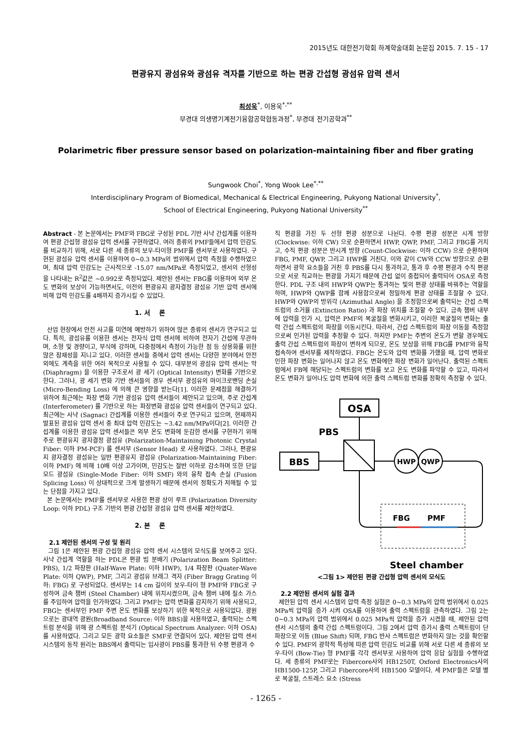2015년도 대한전기학회 하계학술대회 논문집 2015. 7. 15 - 17
편광유지 광섬유와 광섬유 격자를 기반으로 하는 편광 간섭형 광섬유 압력 센서
최성욱<sup>*</sup>, 이용욱<sup>*,**</sup>
부경대 의생명기계전기융합공학협동과정<sup>*</sup>, 부경대 전기공학과<sup>**</sup>
Polarimetric fiber pressure sensor based on polarization-maintaining fiber and fiber grating
Sungwook Choi<sup>*</sup>, Yong Wook Lee<sup>*,**</sup>
Interdisciplinary Program of Biomedical, Mechanical & Electrical Engineering, Pukyong National University<sup>*</sup>,
School of Electrical Engineering, Pukyong National University<sup>**</sup>
Abstract - 본 논문에서는 PMF와 FBG로 구성된 PDL 기반 사냑 간섭계를 이용하여 편광 간섭형 광섬유 압력 센서를 구현하였다. 여러 종류의 PMF들에서 압력 민감도를 비교하기 위해, 서로 다른 세 종류의 보우-타이형 PMF를 센서부로 사용하였다. 구현된 광섬유 압력 센서를 이용하여 0~0.3 MPa의 범위에서 압력 측정을 수행하였으며, 최대 압력 민감도는 근사적으로 -15.07 nm/MPa로 측정되었고, 센서의 선형성을 나타내는 R<sup>2</sup>값은 ~0.992로 측정되었다. 제안된 센서는 FBG를 이용하여 외부 온도 변화의 보상이 가능하면서도, 이전의 편광유지 광자결정 광섬유 기반 압력 센서에 비해 압력 민감도를 4배까지 증가시킬 수 있었다.
1. 서 론
산업 현장에서 안전 사고를 미연에 예방하기 위하여 많은 종류의 센서가 연구되고 있다. 특히, 광섬유를 이용한 센서는 전자식 압력 센서에 비하여 전자기 간섭에 무관하며, 소형 및 경량이고, 부식에 강하며, 다중점에서 측정이 가능한 점 등 상용화를 위한 많은 잠재성을 지니고 있다. 이러한 센서들 중에서 압력 센서는 다양한 분야에서 안전 외에도 계측을 위한 여러 목적으로 사용될 수 있다. 대부분의 광섬유 압력 센서는 막 (Diaphragm) 을 이용한 구조로서 광 세기 (Optical Intensity) 변화를 기반으로 한다. 그러나, 광 세기 변화 기반 센서들의 경우 센서부 광섬유의 마이크로밴딩 손실 (Micro-Bending Loss) 에 의해 큰 영향을 받는다[1]. 이러한 문제점을 해결하기 위하여 최근에는 파장 변화 기반 광섬유 압력 센서들이 제안되고 있으며, 주로 간섭계 (Interferometer) 를 기반으로 하는 파장변화 광섬유 압력 센서들이 연구되고 있다. 최근에는 사냑 (Sagnac) 간섭계를 이용한 센서들이 주로 연구되고 있으며, 현재까지 발표된 광섬유 압력 센서 중 최대 압력 민감도는 ~3.42 nm/MPa이다[2]. 이러한 간섭계를 이용한 광섬유 압력 센서들은 외부 온도 변화에 둔감한 센서를 구현하기 위해 주로 편광유지 광자결정 광섬유 (Polarization-Maintaining Photonic Crystal Fiber: 이하 PM-PCF) 를 센서부 (Sensor Head) 로 사용하였다. 그러나, 편광유지 광자결정 광섬유는 일반 편광유지 광섬유 (Polarization-Maintaining Fiber: 이하 PMF) 에 비해 10배 이상 고가이며, 민감도는 절반 이하로 감소하며 또한 단일모드 광섬유 (Single-Mode Fiber: 이하 SMF) 와의 융착 접속 손실 (Fusion Splicing Loss) 이 상대적으로 크게 발생하기 때문에 센서의 정확도가 저해될 수 있는 단점을 가지고 있다.
본 논문에서는 PMF를 센서부로 사용한 편광 상이 루프 (Polarization Diversity Loop: 이하 PDL) 구조 기반의 편광 간섭형 광섬유 압력 센서를 제안하였다.
2. 본 론
2.1 제안된 센서의 구성 및 원리
그림 1은 제안된 편광 간섭형 광섬유 압력 센서 시스템의 모식도를 보여주고 있다. 사냑 간섭계 역할을 하는 PDL은 편광 빔 분배기 (Polarization Beam Splitter: PBS), 1/2 파장판 (Half-Wave Plate: 이하 HWP), 1/4 파장판 (Quater-Wave Plate: 이하 QWP), PMF, 그리고 광섬유 브래그 격자 (Fiber Bragg Grating 이하: FBG) 로 구성되었다. 센서부는 14 cm 길이의 보우-타이 형 PMF와 FBG로 구성하여 금속 챔버 (Steel Chamber) 내에 위치시켰으며, 금속 챔버 내에 질소 가스를 주입하여 압력을 인가하였다. 그리고 PMF는 압력 변화를 감지하기 위해 사용되고, FBG는 센서부인 PMF 주변 온도 변화를 보상하기 위한 목적으로 사용되었다. 광원으로는 광대역 광원(Broadband Source: 이하 BBS)을 사용하였고, 출력되는 스펙트럼 분석을 위해 광 스펙트럼 분석기 (Optical Spectrum Analyzer: 이하 OSA) 를 사용하였다. 그리고 모든 광학 요소들은 SMF로 연결되어 있다. 제안된 압력 센서 시스템의 동작 원리는 BBS에서 출력되는 입사광이 PBS를 통과한 뒤 수평 편광과 수
직 편광을 가진 두 선형 편광 성분으로 나뉜다. 수평 편광 성분은 시계 방향 (Clockwise: 이하 CW) 으로 순환하면서 HWP, QWP, PMF, 그리고 FBG를 거치고, 수직 편광 성분은 반시계 방향 (Count-Clockwise: 이하 CCW) 으로 순환하며 FBG, PMF, QWP, 그리고 HWP를 거친다. 이와 같이 CW와 CCW 방향으로 순환하면서 광학 요소들을 거친 후 PBS를 다시 통과하고, 통과 후 수평 편광과 수직 편광으로 서로 직교하는 편광을 가지기 때문에 간섭 없이 중첩되어 출력되어 OSA로 측정한다. PDL 구조 내의 HWP와 QWP는 통과하는 빛의 편광 상태를 바꿔주는 역할을 하며, HWP와 QWP를 함께 사용함으로써 정밀하게 편광 상태를 조절할 수 있다. HWP와 QWP의 방위각 (Azimuthal Angle) 을 조정함으로써 출력되는 간섭 스펙트럼의 소거율 (Extinction Ratio) 과 파장 위치를 조절할 수 있다. 금속 챔버 내부에 압력을 인가 시, 압력은 PMF의 복굴절을 변화시키고, 이러한 복굴절의 변화는 출력 간섭 스펙트럼의 파장을 이동시킨다. 따라서, 간섭 스펙트럼의 파장 이동을 측정함으로써 인가된 압력을 추정할 수 있다. 하지만 PMF는 주변의 온도가 변할 경우에도 출력 간섭 스펙트럼의 파장이 변하게 되므로, 온도 보상을 위해 FBG를 PMF와 융착 접속하여 센서부를 제작하였다. FBG는 온도와 압력 변화를 가했을 때, 압력 변화로 인한 파장 변화는 일어나지 않고 온도 변화에만 파장 변화가 일어난다. 출력된 스펙트럼에서 FB에 해당되는 스펙트럼의 변화를 보고 온도 변화를 파악할 수 있고, 따라서 온도 변화가 일어나도 압력 변화에 의한 출력 스펙트럼 변화를 정확히 측정할 수 있다.
OSA
PBS
BBS
HWP
QWP
FBG
PMF
Steel chamber
<그림 1> 제안된 편광 간섭형 압력 센서의 모식도
2.2 제안된 센서의 실험 결과
제안된 압력 센서 시스템의 압력 측정 실험은 0~0.3 MPa의 압력 범위에서 0.025 MPa씩 압력을 증가 시켜 OSA를 이용하여 출력 스펙트럼을 관측하였다. 그림 2는 0~0.3 MPa의 압력 범위에서 0.025 MPa씩 압력을 증가 시켰을 때, 제안된 압력 센서 시스템의 출력 간섭 스펙트럼이다. 그림 2에서 압력 증가시 출력 스펙트럼이 단파장으로 이동 (Blue Shift) 되며, FBG 반사 스펙트럼은 변화하지 않는 것을 확인할 수 있다. PMF의 광학적 특성에 따른 압력 민감도 비교를 위해 서로 다른 세 종류의 보우-타이 (Bow-Tie) 형 PMF를 각각 센서부로 사용하여 압력 응답 실험을 수행하였다. 세 종류의 PMF로는 Fibercore사의 HB1250T, Oxford Electronics사의 HB1500-125P, 그리고 Fibercore사의 HB1500 모델이다. 세 PMF들은 모델 별로 복굴절, 스트레스 요소 (Stress
- 1265 -